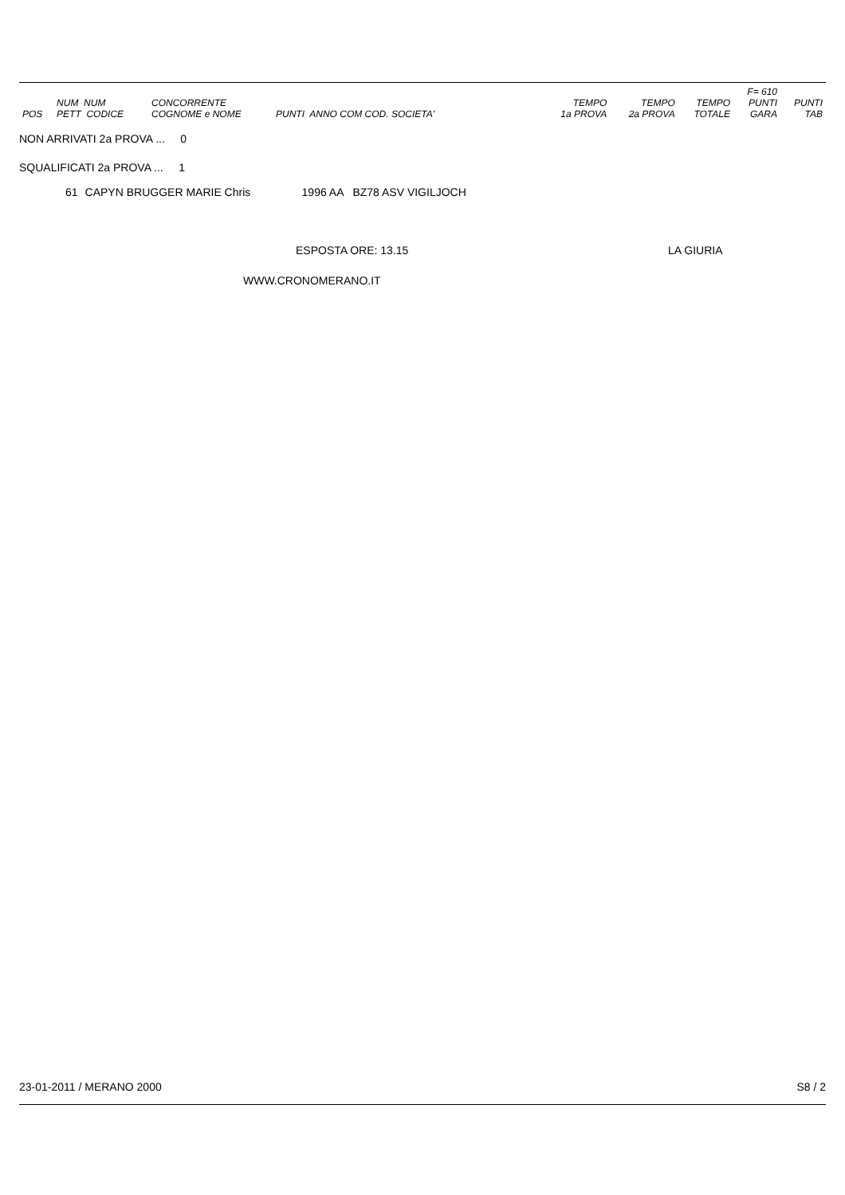| POS | NUM NUM PETT CODICE | CONCORRENTE COGNOME e NOME | PUNTI ANNO COM COD. SOCIETA' | TEMPO 1a PROVA | TEMPO 2a PROVA | TEMPO TOTALE | F= 610 PUNTI GARA | PUNTI TAB |
NON ARRIVATI 2a PROVA ... 0
SQUALIFICATI 2a PROVA ... 1
| 61 | CAPYN BRUGGER MARIE Chris | 1996 AA BZ78 ASV VIGILJOCH |
ESPOSTA ORE: 13.15 LA GIURIA
WWW.CRONOMERANO.IT
23-01-2011 / MERANO 2000 S8 / 2